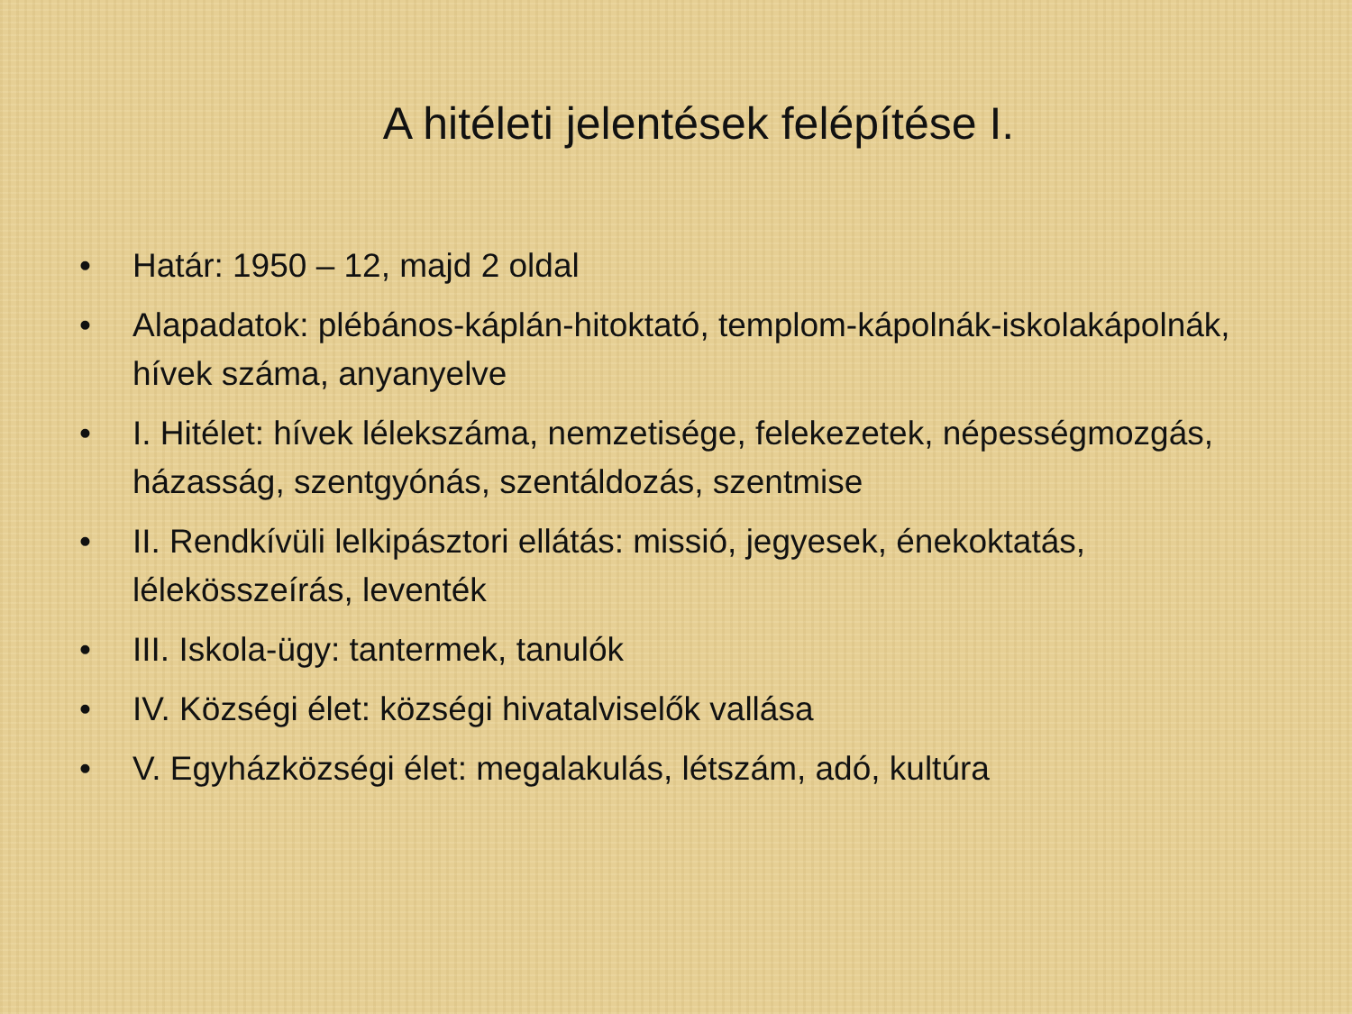A hitéleti jelentések felépítése I.
• Határ: 1950 – 12, majd 2 oldal
• Alapadatok: plébános-káplán-hitoktató, templom-kápolnák-iskolakápolnák, hívek száma, anyanyelve
• I. Hitélet: hívek lélekszáma, nemzetisége, felekezetek, népességmozgás, házasság, szentgyónás, szentáldozás, szentmise
• II. Rendkívüli lelkipásztori ellátás: missió, jegyesek, énekoktatás, lélekösszeírás, leventék
• III. Iskola-ügy: tantermek, tanulók
• IV. Községi élet: községi hivatalviselők vallása
• V. Egyházközségi élet: megalakulás, létszám, adó, kultúra